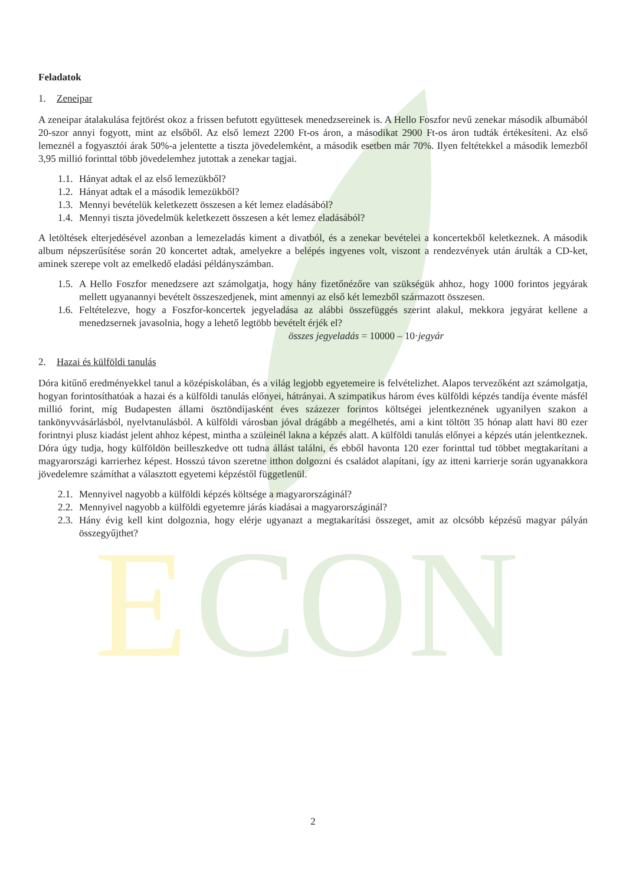E
CON
Feladatok
1. Zeneipar
A zeneipar átalakulása fejtörést okoz a frissen befutott együttesek menedzsereinek is. A Hello Foszfor nevű zenekar második albumából 20-szor annyi fogyott, mint az elsőből. Az első lemezt 2200 Ft-os áron, a másodikat 2900 Ft-os áron tudták értékesíteni. Az első lemeznél a fogyasztói árak 50%-a jelentette a tiszta jövedelemként, a második esetben már 70%. Ilyen feltétekkel a második lemezből 3,95 millió forinttal több jövedelemhez jutottak a zenekar tagjai.
1.1. Hányat adtak el az első lemezükből?
1.2. Hányat adtak el a második lemezükből?
1.3. Mennyi bevételük keletkezett összesen a két lemez eladásából?
1.4. Mennyi tiszta jövedelmük keletkezett összesen a két lemez eladásából?
A letöltések elterjedésével azonban a lemezeladás kiment a divatból, és a zenekar bevételei a koncertekből keletkeznek. A második album népszerűsítése során 20 koncertet adtak, amelyekre a belépés ingyenes volt, viszont a rendezvények után árulták a CD-ket, aminek szerepe volt az emelkedő eladási példányszámban.
1.5. A Hello Foszfor menedzsere azt számolgatja, hogy hány fizetőnézőre van szükségük ahhoz, hogy 1000 forintos jegyárak mellett ugyanannyi bevételt összeszedjenek, mint amennyi az első két lemezből származott összesen.
1.6. Feltételezve, hogy a Foszfor-koncertek jegyeladása az alábbi összefüggés szerint alakul, mekkora jegyárat kellene a menedzsernek javasolnia, hogy a lehető legtöbb bevételt érjék el?
összes jegyeladás = 10000 – 10·jegyár
2. Hazai és külföldi tanulás
Dóra kitűnő eredményekkel tanul a középiskolában, és a világ legjobb egyetemeire is felvételizhet. Alapos tervezőként azt számolgatja, hogyan forintosíthatóak a hazai és a külföldi tanulás előnyei, hátrányai. A szimpatikus három éves külföldi képzés tandíja évente másfél millió forint, míg Budapesten állami ösztöndíjasként éves százezer forintos költségei jelentkeznének ugyanilyen szakon a tankönyvvásárlásból, nyelvtanulásból. A külföldi városban jóval drágább a megélhetés, ami a kint töltött 35 hónap alatt havi 80 ezer forintnyi plusz kiadást jelent ahhoz képest, mintha a szüleinél lakna a képzés alatt. A külföldi tanulás előnyei a képzés után jelentkeznek. Dóra úgy tudja, hogy külföldön beilleszkedve ott tudna állást találni, és ebből havonta 120 ezer forinttal tud többet megtakarítani a magyarországi karrierhez képest. Hosszú távon szeretne itthon dolgozni és családot alapítani, így az itteni karrierje során ugyanakkora jövedelemre számíthat a választott egyetemi képzéstől függetlenül.
2.1. Mennyivel nagyobb a külföldi képzés költsége a magyarországinál?
2.2. Mennyivel nagyobb a külföldi egyetemre járás kiadásai a magyarországinál?
2.3. Hány évig kell kint dolgoznia, hogy elérje ugyanazt a megtakarítási összeget, amit az olcsóbb képzésű magyar pályán összegyűjthet?
2